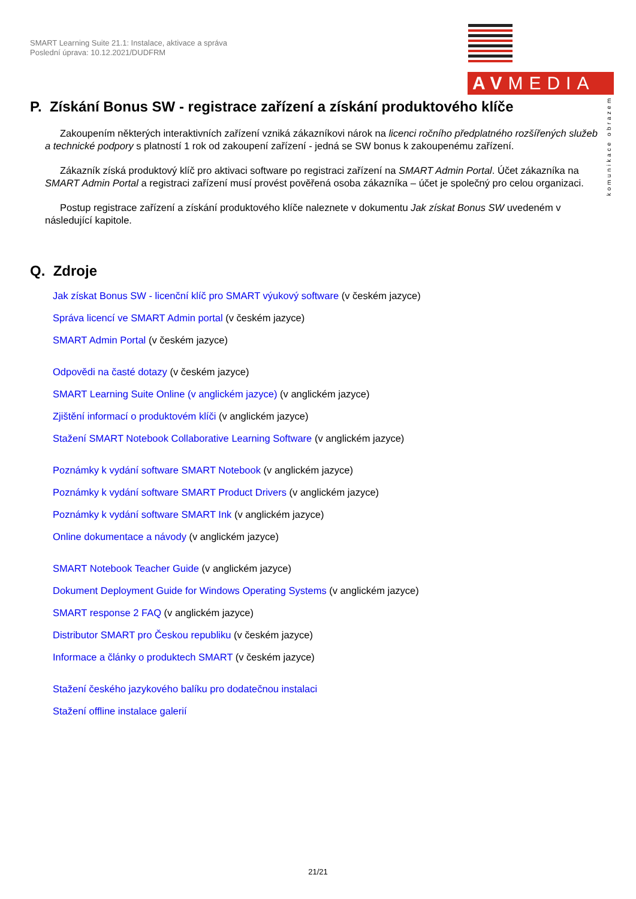SMART Learning Suite 21.1: Instalace, aktivace a správa
Poslední úprava: 10.12.2021/DUDFRM
AVMEDIA
komunikace obrazem
P. Získání Bonus SW - registrace zařízení a získání produktového klíče
Zakoupením některých interaktivních zařízení vzniká zákazníkovi nárok na licenci ročního předplatného rozšířených služeb a technické podpory s platností 1 rok od zakoupení zařízení - jedná se SW bonus k zakoupenému zařízení.
Zákazník získá produktový klíč pro aktivaci software po registraci zařízení na SMART Admin Portal. Účet zákazníka na SMART Admin Portal a registraci zařízení musí provést pověřená osoba zákazníka – účet je společný pro celou organizaci.
Postup registrace zařízení a získání produktového klíče naleznete v dokumentu Jak získat Bonus SW uvedeném v následující kapitole.
Q. Zdroje
Jak získat Bonus SW - licenční klíč pro SMART výukový software (v českém jazyce)
Správa licencí ve SMART Admin portal (v českém jazyce)
SMART Admin Portal (v českém jazyce)
Odpovědi na časté dotazy (v českém jazyce)
SMART Learning Suite Online (v anglickém jazyce) (v anglickém jazyce)
Zjištění informací o produktovém klíči (v anglickém jazyce)
Stažení SMART Notebook Collaborative Learning Software (v anglickém jazyce)
Poznámky k vydání software SMART Notebook (v anglickém jazyce)
Poznámky k vydání software SMART Product Drivers (v anglickém jazyce)
Poznámky k vydání software SMART Ink (v anglickém jazyce)
Online dokumentace a návody (v anglickém jazyce)
SMART Notebook Teacher Guide (v anglickém jazyce)
Dokument Deployment Guide for Windows Operating Systems (v anglickém jazyce)
SMART response 2 FAQ (v anglickém jazyce)
Distributor SMART pro Českou republiku (v českém jazyce)
Informace a články o produktech SMART (v českém jazyce)
Stažení českého jazykového balíku pro dodatečnou instalaci
Stažení offline instalace galerií
21/21